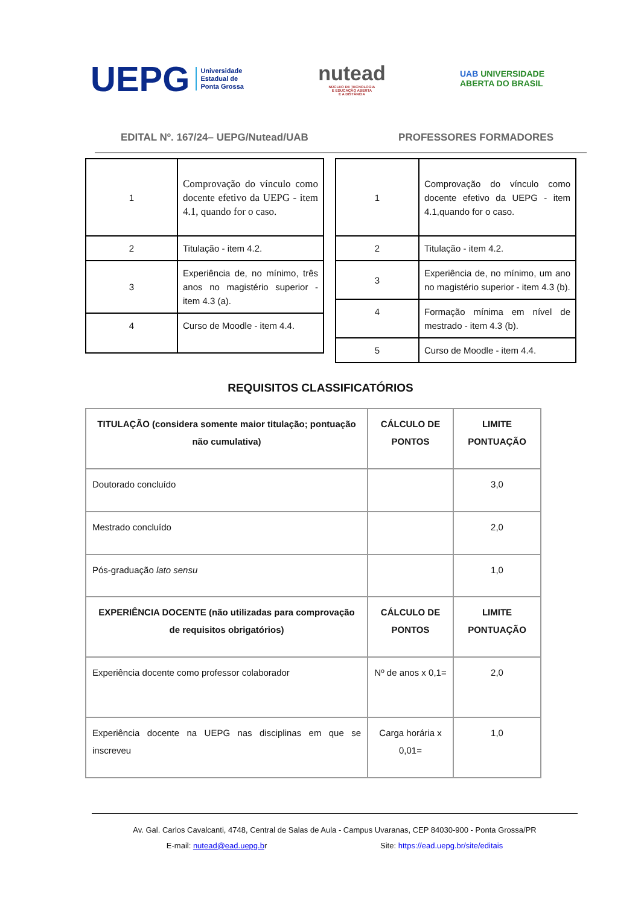UEPG Universidade
Estadual de
Ponta Grossa
nutead
NÚCLEO DE TECNOLOGIA
E EDUCAÇÃO ABERTA
E A DISTÂNCIA
UAB UNIVERSIDADE
ABERTA DO BRASIL
EDITAL Nº. 167/24– UEPG/Nutead/UAB PROFESSORES FORMADORES
| 1 | Comprovação do vínculo como docente efetivo da UEPG - item 4.1, quando for o caso. |
| 2 | Titulação - item 4.2. |
| 3 | Experiência de, no mínimo, três anos no magistério superior - item 4.3 (a). |
| 4 | Curso de Moodle - item 4.4. |
| 1 | Comprovação do vínculo como docente efetivo da UEPG - item 4.1,quando for o caso. |
| 2 | Titulação - item 4.2. |
| 3 | Experiência de, no mínimo, um ano no magistério superior - item 4.3 (b). |
| 4 | Formação mínima em nível de mestrado - item 4.3 (b). |
| 5 | Curso de Moodle - item 4.4. |
REQUISITOS CLASSIFICATÓRIOS
| TITULAÇÃO (considera somente maior titulação; pontuação não cumulativa) | CÁLCULO DE PONTOS | LIMITE PONTUAÇÃO |
| --- | --- | --- |
| Doutorado concluído | | 3,0 |
| Mestrado concluído | | 2,0 |
| Pós-graduação lato sensu | | 1,0 |
| EXPERIÊNCIA DOCENTE (não utilizadas para comprovação de requisitos obrigatórios) | CÁLCULO DE PONTOS | LIMITE PONTUAÇÃO |
| Experiência docente como professor colaborador | Nº de anos x 0,1= | 2,0 |
| Experiência docente na UEPG nas disciplinas em que se inscreveu | Carga horária x 0,01= | 1,0 |
Av. Gal. Carlos Cavalcanti, 4748, Central de Salas de Aula - Campus Uvaranas, CEP 84030-900 - Ponta Grossa/PR
E-mail: nutead@ead.uepg.br Site: https://ead.uepg.br/site/editais